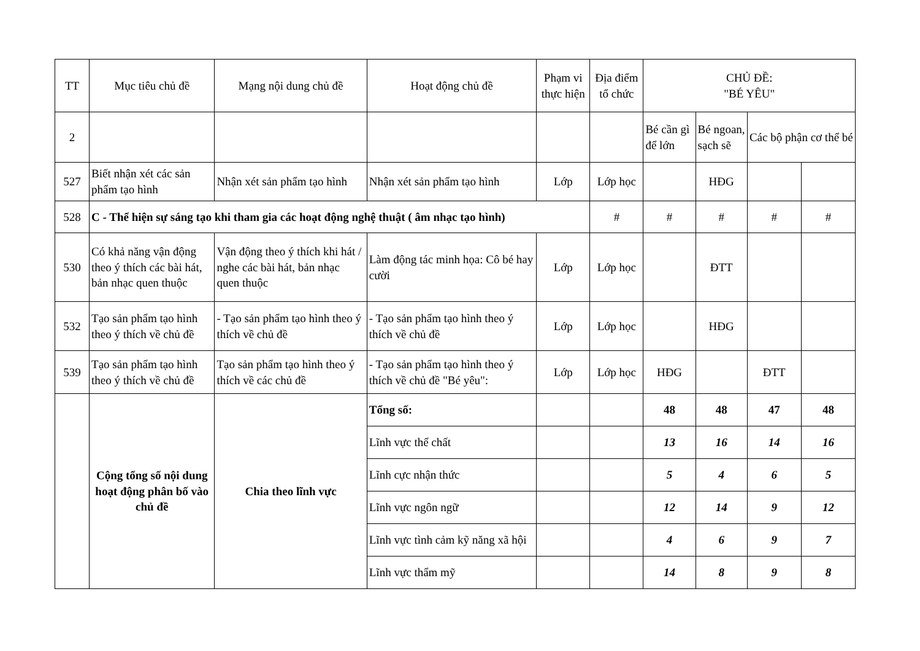| TT | Mục tiêu chủ đề | Mạng nội dung chủ đề | Hoạt động chủ đề | Phạm vi thực hiện | Địa điểm tổ chức | CHỦ ĐỀ: "BÉ YÊU" | | | |
| --- | --- | --- | --- | --- | --- | --- | --- | --- | --- |
| 2 | | | | | | Bé cần gì để lớn | Bé ngoan, sạch sẽ | Các bộ phận cơ thể bé | |
| 527 | Biết nhận xét các sản phẩm tạo hình | Nhận xét sản phẩm tạo hình | Nhận xét sản phẩm tạo hình | Lớp | Lớp học | | HĐG | | |
| 528 | C - Thể hiện sự sáng tạo khi tham gia các hoạt động nghệ thuật ( âm nhạc tạo hình) | | | | # | # | # | # | # |
| 530 | Có khả năng vận động theo ý thích các bài hát, bản nhạc quen thuộc | Vận động theo ý thích khi hát / nghe các bài hát, bản nhạc quen thuộc | Làm động tác minh họa: Cô bé hay cười | Lớp | Lớp học | | ĐTT | | |
| 532 | Tạo sản phẩm tạo hình theo ý thích về chủ đề | - Tạo sản phẩm tạo hình theo ý thích về chủ đề | - Tạo sản phẩm tạo hình theo ý thích về chủ đề | Lớp | Lớp học | | HĐG | | |
| 539 | Tạo sản phẩm tạo hình theo ý thích về chủ đề | Tạo sản phẩm tạo hình theo ý thích về các chủ đề | - Tạo sản phẩm tạo hình theo ý thích về chủ đề "Bé yêu": | Lớp | Lớp học | HĐG | | ĐTT | |
| | Cộng tổng số nội dung hoạt động phân bố vào chủ đề | Chia theo lĩnh vực | Tổng số: | | | 48 | 48 | 47 | 48 |
| | | | Lĩnh vực thể chất | | | 13 | 16 | 14 | 16 |
| | | | Lĩnh cực nhận thức | | | 5 | 4 | 6 | 5 |
| | | | Lĩnh vực ngôn ngữ | | | 12 | 14 | 9 | 12 |
| | | | Lĩnh vực tình cảm kỹ năng xã hội | | | 4 | 6 | 9 | 7 |
| | | | Lĩnh vực thẩm mỹ | | | 14 | 8 | 9 | 8 |